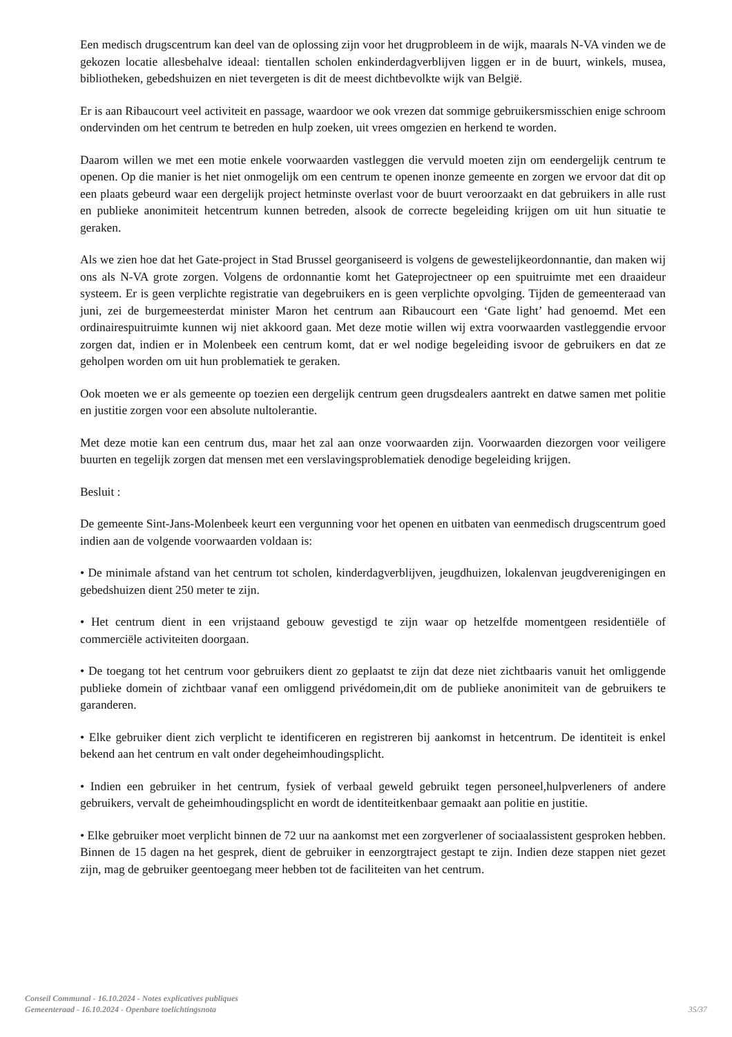Een medisch drugscentrum kan deel van de oplossing zijn voor het drugprobleem in de wijk, maarals N-VA vinden we de gekozen locatie allesbehalve ideaal: tientallen scholen enkinderdagverblijven liggen er in de buurt, winkels, musea, bibliotheken, gebedshuizen en niet tevergeten is dit de meest dichtbevolkte wijk van België.
Er is aan Ribaucourt veel activiteit en passage, waardoor we ook vrezen dat sommige gebruikersmisschien enige schroom ondervinden om het centrum te betreden en hulp zoeken, uit vrees omgezien en herkend te worden.
Daarom willen we met een motie enkele voorwaarden vastleggen die vervuld moeten zijn om eendergelijk centrum te openen. Op die manier is het niet onmogelijk om een centrum te openen inonze gemeente en zorgen we ervoor dat dit op een plaats gebeurd waar een dergelijk project hetminste overlast voor de buurt veroorzaakt en dat gebruikers in alle rust en publieke anonimiteit hetcentrum kunnen betreden, alsook de correcte begeleiding krijgen om uit hun situatie te geraken.
Als we zien hoe dat het Gate-project in Stad Brussel georganiseerd is volgens de gewestelijkeordonnantie, dan maken wij ons als N-VA grote zorgen. Volgens de ordonnantie komt het Gateprojectneer op een spuitruimte met een draaideur systeem. Er is geen verplichte registratie van degebruikers en is geen verplichte opvolging. Tijden de gemeenteraad van juni, zei de burgemeesterdat minister Maron het centrum aan Ribaucourt een ‘Gate light’ had genoemd. Met een ordinairespuitruimte kunnen wij niet akkoord gaan. Met deze motie willen wij extra voorwaarden vastleggendie ervoor zorgen dat, indien er in Molenbeek een centrum komt, dat er wel nodige begeleiding isvoor de gebruikers en dat ze geholpen worden om uit hun problematiek te geraken.
Ook moeten we er als gemeente op toezien een dergelijk centrum geen drugsdealers aantrekt en datwe samen met politie en justitie zorgen voor een absolute nultolerantie.
Met deze motie kan een centrum dus, maar het zal aan onze voorwaarden zijn. Voorwaarden diezorgen voor veiligere buurten en tegelijk zorgen dat mensen met een verslavingsproblematiek denodige begeleiding krijgen.
Besluit :
De gemeente Sint-Jans-Molenbeek keurt een vergunning voor het openen en uitbaten van eenmedisch drugscentrum goed indien aan de volgende voorwaarden voldaan is:
• De minimale afstand van het centrum tot scholen, kinderdagverblijven, jeugdhuizen, lokalenvan jeugdverenigingen en gebedshuizen dient 250 meter te zijn.
• Het centrum dient in een vrijstaand gebouw gevestigd te zijn waar op hetzelfde momentgeen residentiële of commerciële activiteiten doorgaan.
• De toegang tot het centrum voor gebruikers dient zo geplaatst te zijn dat deze niet zichtbaaris vanuit het omliggende publieke domein of zichtbaar vanaf een omliggend privédomein,dit om de publieke anonimiteit van de gebruikers te garanderen.
• Elke gebruiker dient zich verplicht te identificeren en registreren bij aankomst in hetcentrum. De identiteit is enkel bekend aan het centrum en valt onder degeheimhoudingsplicht.
• Indien een gebruiker in het centrum, fysiek of verbaal geweld gebruikt tegen personeel,hulpverleners of andere gebruikers, vervalt de geheimhoudingsplicht en wordt de identiteitkenbaar gemaakt aan politie en justitie.
• Elke gebruiker moet verplicht binnen de 72 uur na aankomst met een zorgverlener of sociaalassistent gesproken hebben. Binnen de 15 dagen na het gesprek, dient de gebruiker in eenzorgtraject gestapt te zijn. Indien deze stappen niet gezet zijn, mag de gebruiker geentoegang meer hebben tot de faciliteiten van het centrum.
Conseil Communal - 16.10.2024 - Notes explicatives publiques
Gemeenteraad - 16.10.2024 - Openbare toelichtingsnota
35/37